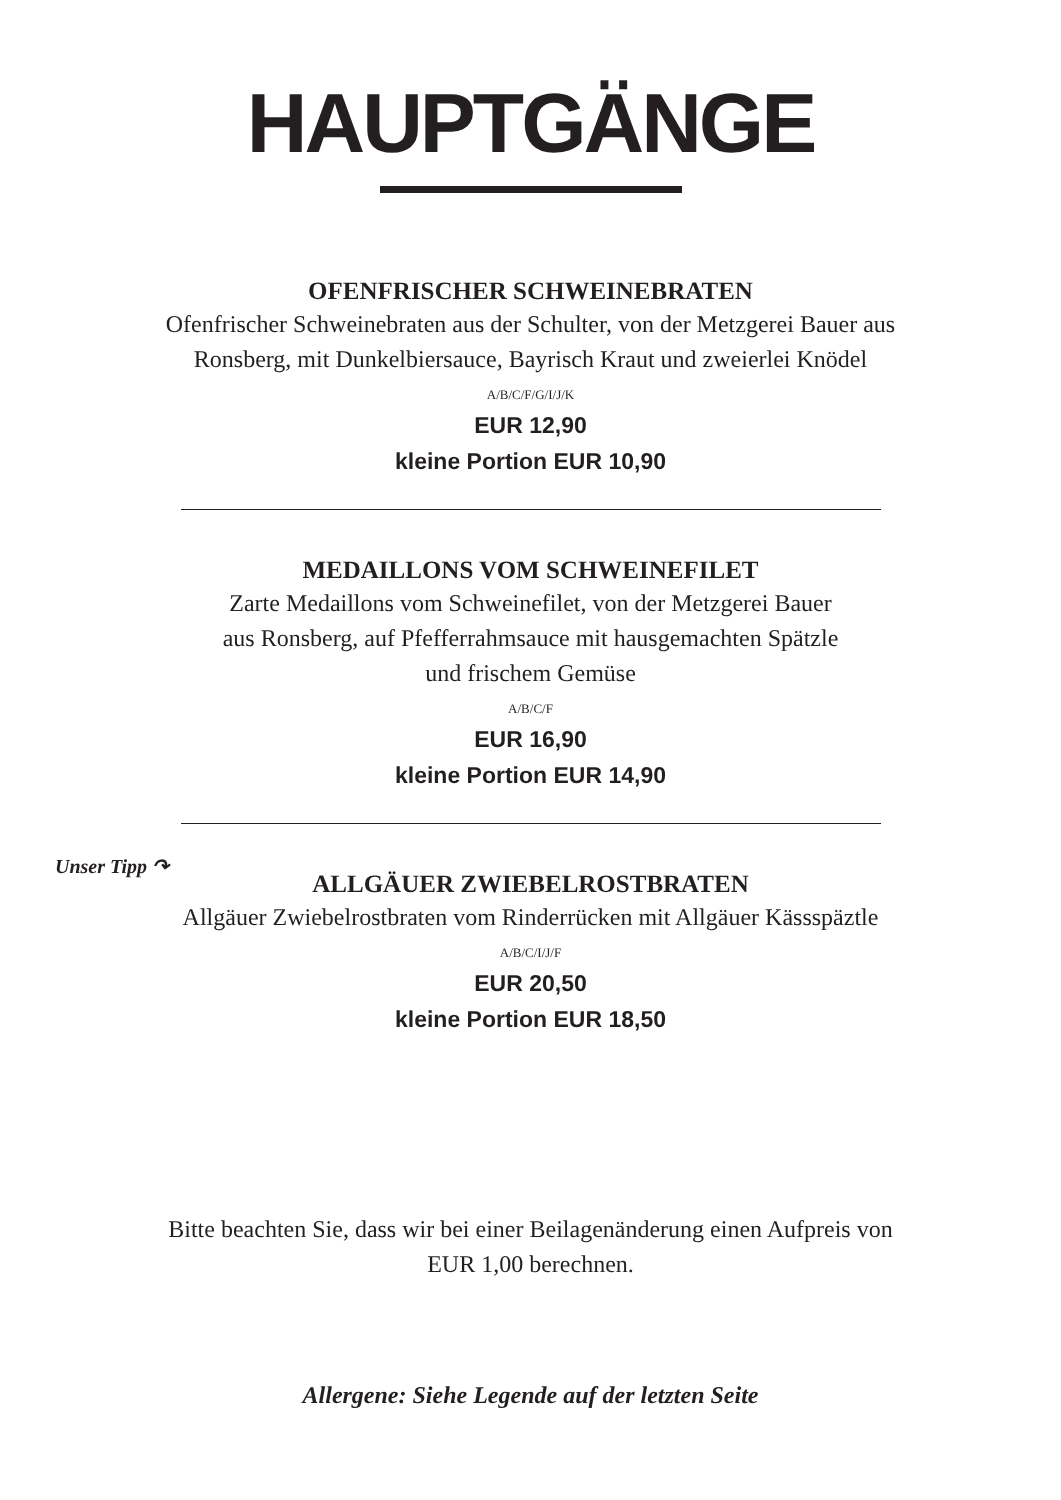HAUPTGÄNGE
OFENFRISCHER SCHWEINEBRATEN
Ofenfrischer Schweinebraten aus der Schulter, von der Metzgerei Bauer aus
Ronsberg, mit Dunkelbiersauce, Bayrisch Kraut und zweierlei Knödel
A/B/C/F/G/I/J/K
EUR 12,90
kleine Portion EUR 10,90
MEDAILLONS VOM SCHWEINEFILET
Zarte Medaillons vom Schweinefilet, von der Metzgerei Bauer
aus Ronsberg, auf Pfefferrahmsauce mit hausgemachten Spätzle
und frischem Gemüse
A/B/C/F
EUR 16,90
kleine Portion EUR 14,90
Unser Tipp ↷
ALLGÄUER ZWIEBELROSTBRATEN
Allgäuer Zwiebelrostbraten vom Rinderrücken mit Allgäuer Kässspäztle
A/B/C/I/J/F
EUR 20,50
kleine Portion EUR 18,50
Bitte beachten Sie, dass wir bei einer Beilagenänderung einen Aufpreis von
EUR 1,00 berechnen.
Allergene: Siehe Legende auf der letzten Seite